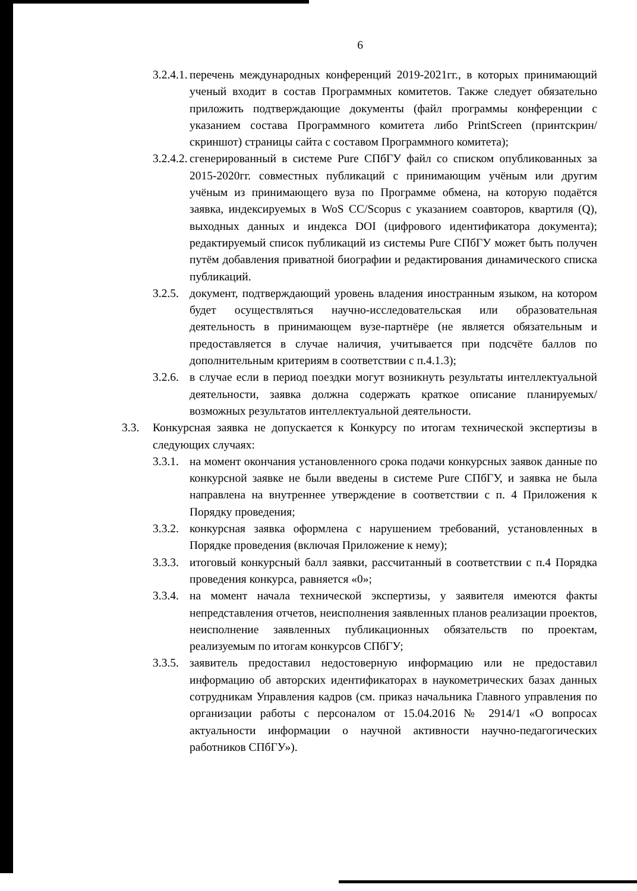6
3.2.4.1. перечень международных конференций 2019-2021гг., в которых принимающий ученый входит в состав Программных комитетов. Также следует обязательно приложить подтверждающие документы (файл программы конференции с указанием состава Программного комитета либо PrintScreen (принтскрин/скриншот) страницы сайта с составом Программного комитета);
3.2.4.2. сгенерированный в системе Pure СПбГУ файл со списком опубликованных за 2015-2020гг. совместных публикаций с принимающим учёным или другим учёным из принимающего вуза по Программе обмена, на которую подаётся заявка, индексируемых в WoS CC/Scopus с указанием соавторов, квартиля (Q), выходных данных и индекса DOI (цифрового идентификатора документа); редактируемый список публикаций из системы Pure СПбГУ может быть получен путём добавления приватной биографии и редактирования динамического списка публикаций.
3.2.5. документ, подтверждающий уровень владения иностранным языком, на котором будет осуществляться научно-исследовательская или образовательная деятельность в принимающем вузе-партнёре (не является обязательным и предоставляется в случае наличия, учитывается при подсчёте баллов по дополнительным критериям в соответствии с п.4.1.3);
3.2.6. в случае если в период поездки могут возникнуть результаты интеллектуальной деятельности, заявка должна содержать краткое описание планируемых/возможных результатов интеллектуальной деятельности.
3.3. Конкурсная заявка не допускается к Конкурсу по итогам технической экспертизы в следующих случаях:
3.3.1. на момент окончания установленного срока подачи конкурсных заявок данные по конкурсной заявке не были введены в системе Pure СПбГУ, и заявка не была направлена на внутреннее утверждение в соответствии с п. 4 Приложения к Порядку проведения;
3.3.2. конкурсная заявка оформлена с нарушением требований, установленных в Порядке проведения (включая Приложение к нему);
3.3.3. итоговый конкурсный балл заявки, рассчитанный в соответствии с п.4 Порядка проведения конкурса, равняется «0»;
3.3.4. на момент начала технической экспертизы, у заявителя имеются факты непредставления отчетов, неисполнения заявленных планов реализации проектов, неисполнение заявленных публикационных обязательств по проектам, реализуемым по итогам конкурсов СПбГУ;
3.3.5. заявитель предоставил недостоверную информацию или не предоставил информацию об авторских идентификаторах в наукометрических базах данных сотрудникам Управления кадров (см. приказ начальника Главного управления по организации работы с персоналом от 15.04.2016 № 2914/1 «О вопросах актуальности информации о научной активности научно-педагогических работников СПбГУ»).